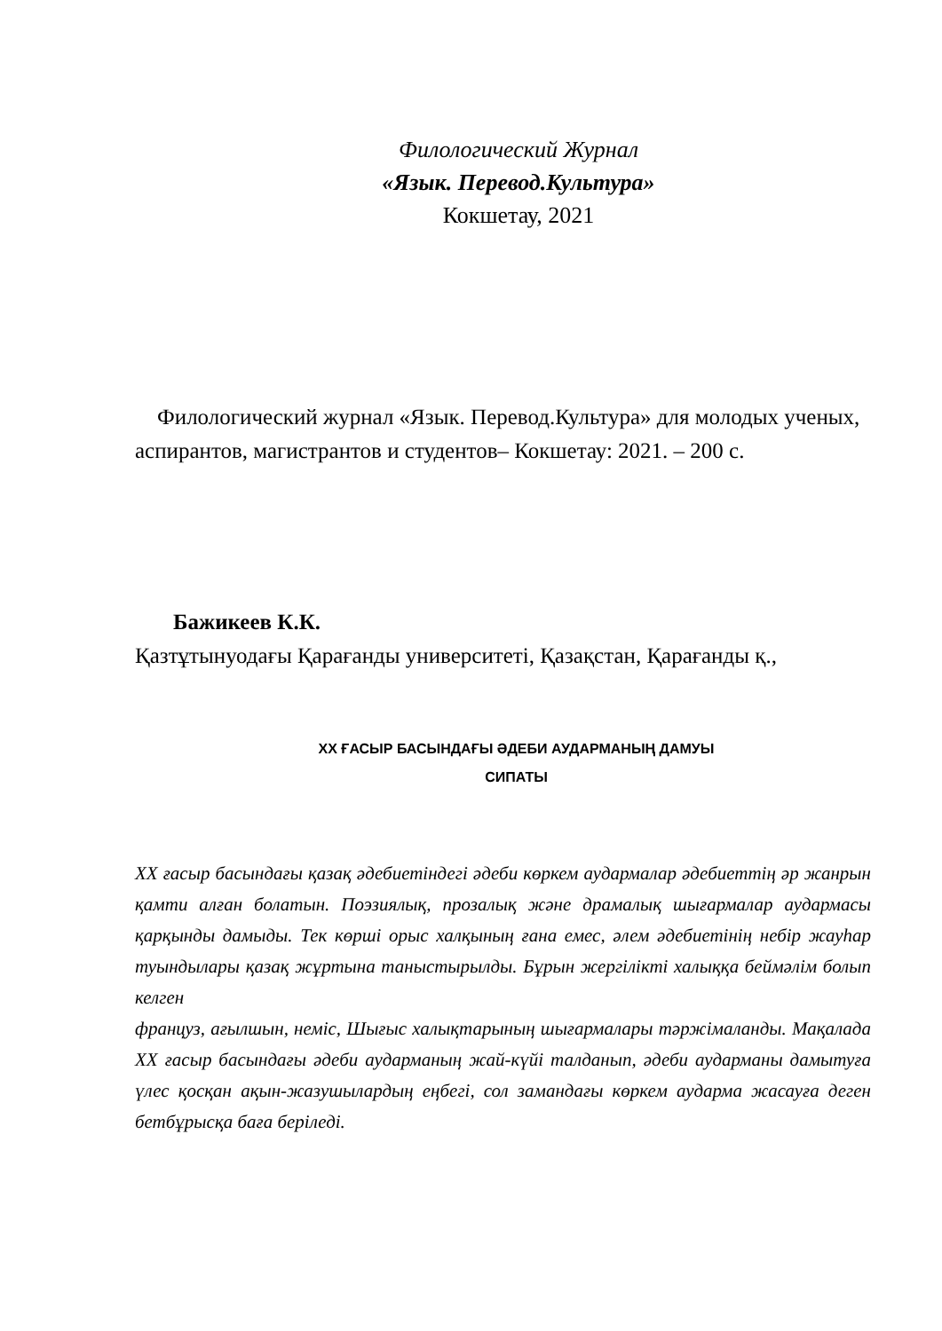Филологический Журнал
«Язык. Перевод.Культура»
Кокшетау, 2021
Филологический журнал «Язык. Перевод.Культура» для молодых ученых, аспирантов, магистрантов и студентов– Кокшетау: 2021. – 200 с.
Бажикеев К.К.
Қазтұтынуодағы Қарағанды университеті, Қазақстан, Қарағанды қ.,
ХХ ҒАСЫР БАСЫНДАҒЫ ӘДЕБИ АУДАРМАНЫҢ ДАМУЫ
СИПАТЫ
ХХ ғасыр басындағы қазақ әдебиетіндегі әдеби көркем аудармалар әдебиеттің әр жанрын қамти алған болатын. Поэзиялық, прозалық және драмалық шығармалар аудармасы қарқынды дамыды. Тек көрші орыс халқының ғана емес, әлем әдебиетінің небір жауһар туындылары қазақ жұртына таныстырылды. Бұрын жергілікті халыққа беймәлім болып келген
француз, ағылшын, неміс, Шығыс халықтарының шығармалары тәржімаланды. Мақалада ХХ ғасыр басындағы әдеби аударманың жай-күйі талданып, әдеби аударманы дамытуға үлес қосқан ақын-жазушылардың еңбегі, сол замандағы көркем аударма жасауға деген бетбұрысқа баға беріледі.